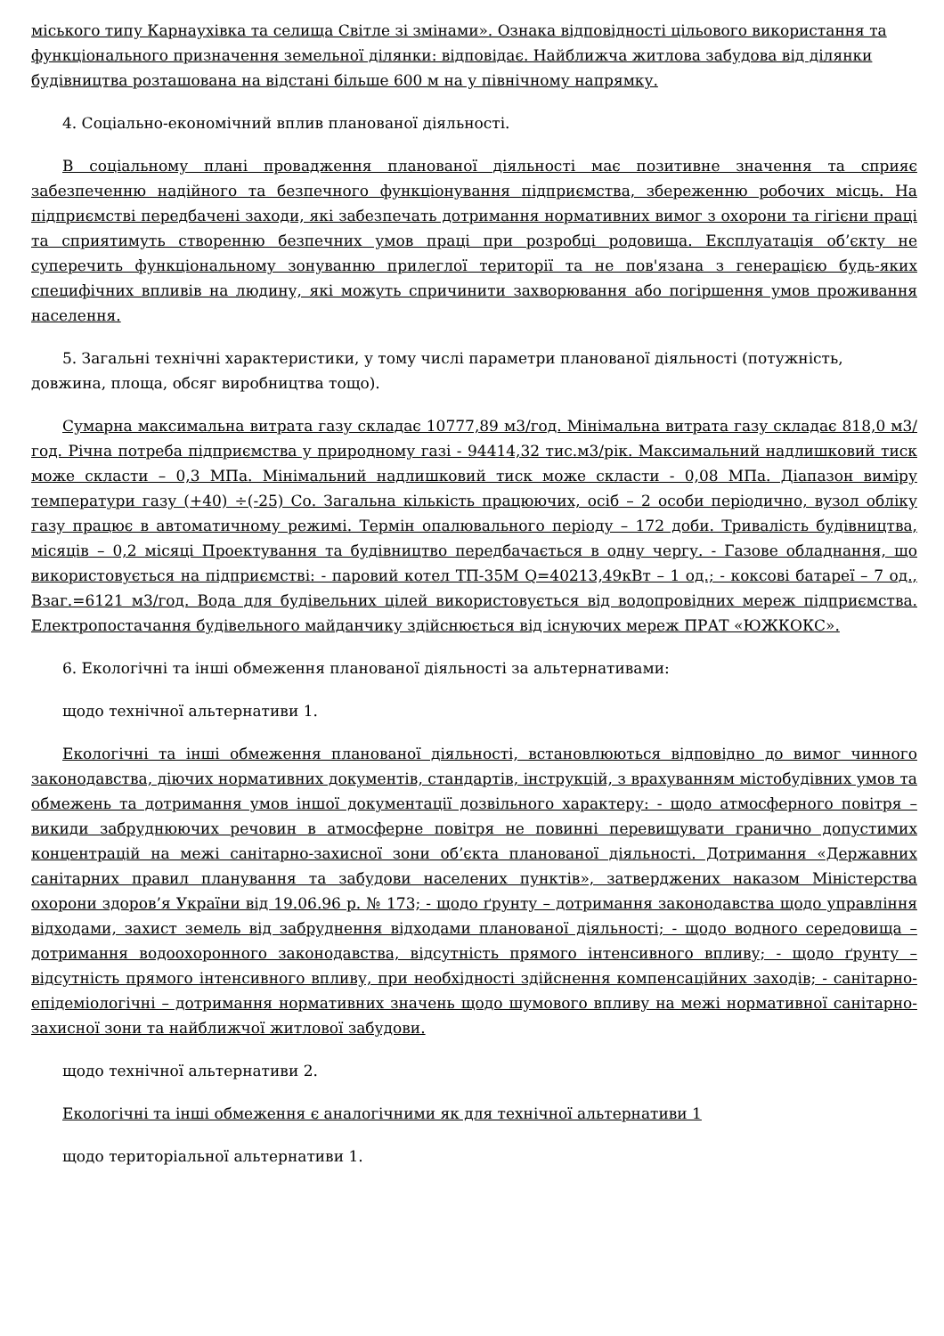міського типу Карнаухівка та селища Світле зі змінами». Ознака відповідності цільового використання та функціонального призначення земельної ділянки: відповідає. Найближча житлова забудова від ділянки будівництва розташована на відстані більше 600 м на у північному напрямку.
4. Соціально-економічний вплив планованої діяльності.
В соціальному плані провадження планованої діяльності має позитивне значення та сприяє забезпеченню надійного та безпечного функціонування підприємства, збереженню робочих місць. На підприємстві передбачені заходи, які забезпечать дотримання нормативних вимог з охорони та гігієни праці та сприятимуть створенню безпечних умов праці при розробці родовища. Експлуатація об’єкту не суперечить функціональному зонуванню прилеглої території та не пов'язана з генерацією будь-яких специфічних впливів на людину, які можуть спричинити захворювання або погіршення умов проживання населення.
5. Загальні технічні характеристики, у тому числі параметри планованої діяльності (потужність, довжина, площа, обсяг виробництва тощо).
Сумарна максимальна витрата газу складає 10777,89 м3/год. Мінімальна витрата газу складає 818,0 м3/год. Річна потреба підприємства у природному газі - 94414,32 тис.м3/рік. Максимальний надлишковий тиск може скласти – 0,3 МПа. Мінімальний надлишковий тиск може скласти - 0,08 МПа. Діапазон виміру температури газу (+40) ÷(-25) Со. Загальна кількість працюючих, осіб – 2 особи періодично, вузол обліку газу працює в автоматичному режимі. Термін опалювального періоду – 172 доби. Тривалість будівництва, місяців – 0,2 місяці Проектування та будівництво передбачається в одну чергу. - Газове обладнання, що використовується на підприємстві: - паровий котел ТП-35М Q=40213,49кВт – 1 од.; - коксові батареї – 7 од., Взаг.=6121 м3/год. Вода для будівельних цілей використовується від водопровідних мереж підприємства. Електропостачання будівельного майданчику здійснюється від існуючих мереж ПРАТ «ЮЖКОКС».
6. Екологічні та інші обмеження планованої діяльності за альтернативами:
щодо технічної альтернативи 1.
Екологічні та інші обмеження планованої діяльності, встановлюються відповідно до вимог чинного законодавства, діючих нормативних документів, стандартів, інструкцій, з врахуванням містобудівних умов та обмежень та дотримання умов іншої документації дозвільного характеру: - щодо атмосферного повітря – викиди забруднюючих речовин в атмосферне повітря не повинні перевищувати гранично допустимих концентрацій на межі санітарно-захисної зони об’єкта планованої діяльності. Дотримання «Державних санітарних правил планування та забудови населених пунктів», затверджених наказом Міністерства охорони здоров’я України від 19.06.96 р. № 173; - щодо ґрунту – дотримання законодавства щодо управління відходами, захист земель від забруднення відходами планованої діяльності; - щодо водного середовища – дотримання водоохоронного законодавства, відсутність прямого інтенсивного впливу; - щодо ґрунту – відсутність прямого інтенсивного впливу, при необхідності здійснення компенсаційних заходів; - санітарно-епідеміологічні – дотримання нормативних значень щодо шумового впливу на межі нормативної санітарно-захисної зони та найближчої житлової забудови.
щодо технічної альтернативи 2.
Екологічні та інші обмеження є аналогічними як для технічної альтернативи 1
щодо територіальної альтернативи 1.